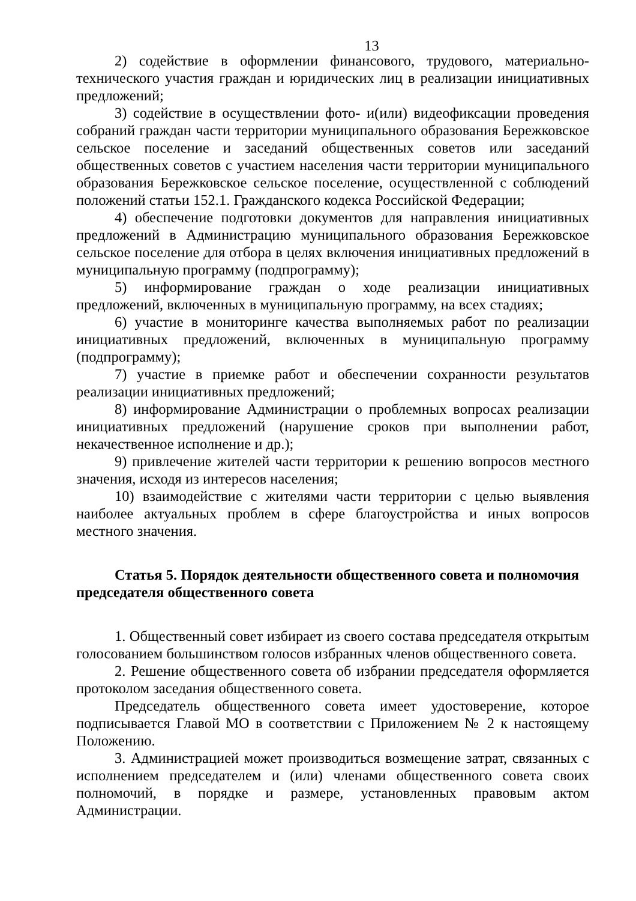13
2) содействие в оформлении финансового, трудового, материально-технического участия граждан и юридических лиц в реализации инициативных предложений;
3) содействие в осуществлении фото- и(или) видеофиксации проведения собраний граждан части территории муниципального образования Бережковское сельское поселение и заседаний общественных советов или заседаний общественных советов с участием населения части территории муниципального образования Бережковское сельское поселение, осуществленной с соблюдений положений статьи 152.1. Гражданского кодекса Российской Федерации;
4) обеспечение подготовки документов для направления инициативных предложений в Администрацию муниципального образования Бережковское сельское поселение для отбора в целях включения инициативных предложений в муниципальную программу (подпрограмму);
5) информирование граждан о ходе реализации инициативных предложений, включенных в муниципальную программу, на всех стадиях;
6) участие в мониторинге качества выполняемых работ по реализации инициативных предложений, включенных в муниципальную программу (подпрограмму);
7) участие в приемке работ и обеспечении сохранности результатов реализации инициативных предложений;
8) информирование Администрации о проблемных вопросах реализации инициативных предложений (нарушение сроков при выполнении работ, некачественное исполнение и др.);
9) привлечение жителей части территории к решению вопросов местного значения, исходя из интересов населения;
10) взаимодействие с жителями части территории с целью выявления наиболее актуальных проблем в сфере благоустройства и иных вопросов местного значения.
Статья 5. Порядок деятельности общественного совета и полномочия председателя общественного совета
1. Общественный совет избирает из своего состава председателя открытым голосованием большинством голосов избранных членов общественного совета.
2. Решение общественного совета об избрании председателя оформляется протоколом заседания общественного совета.
Председатель общественного совета имеет удостоверение, которое подписывается Главой МО в соответствии с Приложением № 2 к настоящему Положению.
3. Администрацией может производиться возмещение затрат, связанных с исполнением председателем и (или) членами общественного совета своих полномочий, в порядке и размере, установленных правовым актом Администрации.